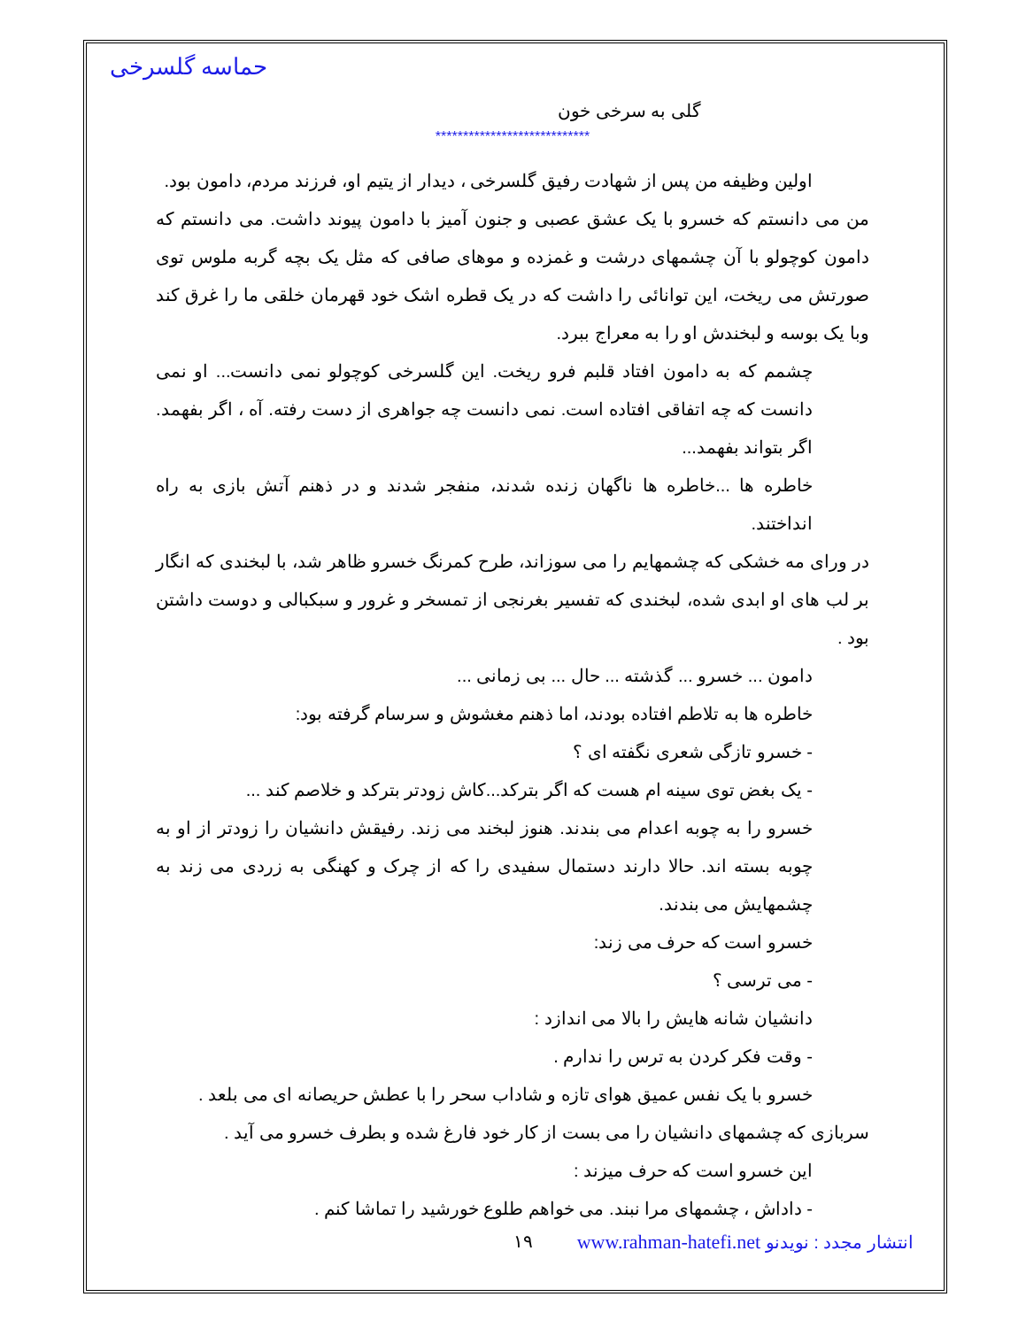حماسه گلسرخی
گلی به سرخی خون
****************************
اولین وظیفه من پس از شهادت رفیق گلسرخی ، دیدار از یتیم او، فرزند مردم، دامون بود.
من می دانستم که خسرو با یک عشق عصبی و جنون آمیز با دامون پیوند داشت. می دانستم که دامون کوچولو با آن چشمهای درشت و غمزده و موهای صافی که مثل یک بچه گربه ملوس توی صورتش می ریخت، این توانائی را داشت که در یک قطره اشک خود قهرمان خلقی ما را غرق کند وبا یک بوسه و لبخندش او را به معراج ببرد.
چشمم که به دامون افتاد قلبم فرو ریخت. این گلسرخی کوچولو نمی دانست... او نمی دانست که چه اتفاقی افتاده است. نمی دانست چه جواهری از دست رفته. آه ، اگر بفهمد. اگر بتواند بفهمد...
خاطره ها ...خاطره ها ناگهان زنده شدند، منفجر شدند و در ذهنم آتش بازی به راه انداختند.
در ورای مه خشکی که چشمهایم را می سوزاند، طرح کمرنگ خسرو ظاهر شد، با لبخندی که انگار بر لب های او ابدی شده، لبخندی که تفسیر بغرنجی از تمسخر و غرور و سبکبالی و دوست داشتن بود .
دامون ... خسرو ... گذشته ... حال ... بی زمانی ...
خاطره ها به تلاطم افتاده بودند، اما ذهنم مغشوش و سرسام گرفته بود:
- خسرو تازگی شعری نگفته ای ؟
- یک بغض توی سینه ام هست که اگر بترکد...کاش زودتر بترکد و خلاصم کند ...
خسرو را به چوبه اعدام می بندند. هنوز لبخند می زند. رفیقش دانشیان را زودتر از او به چوبه بسته اند. حالا دارند دستمال سفیدی را که از چرک و کهنگی به زردی می زند به چشمهایش می بندند.
خسرو است که حرف می زند:
- می ترسی ؟
دانشیان شانه هایش را بالا می اندازد :
- وقت فکر کردن به ترس را ندارم .
خسرو با یک نفس عمیق هوای تازه و شاداب سحر را با عطش حریصانه ای می بلعد .
سربازی که چشمهای دانشیان را می بست از کار خود فارغ شده و بطرف خسرو می آید .
این خسرو است که حرف میزند :
- داداش ، چشمهای مرا نبند. می خواهم طلوع خورشید را تماشا کنم .
انتشار مجدد : نویدنو www.rahman-hatefi.net ١٩